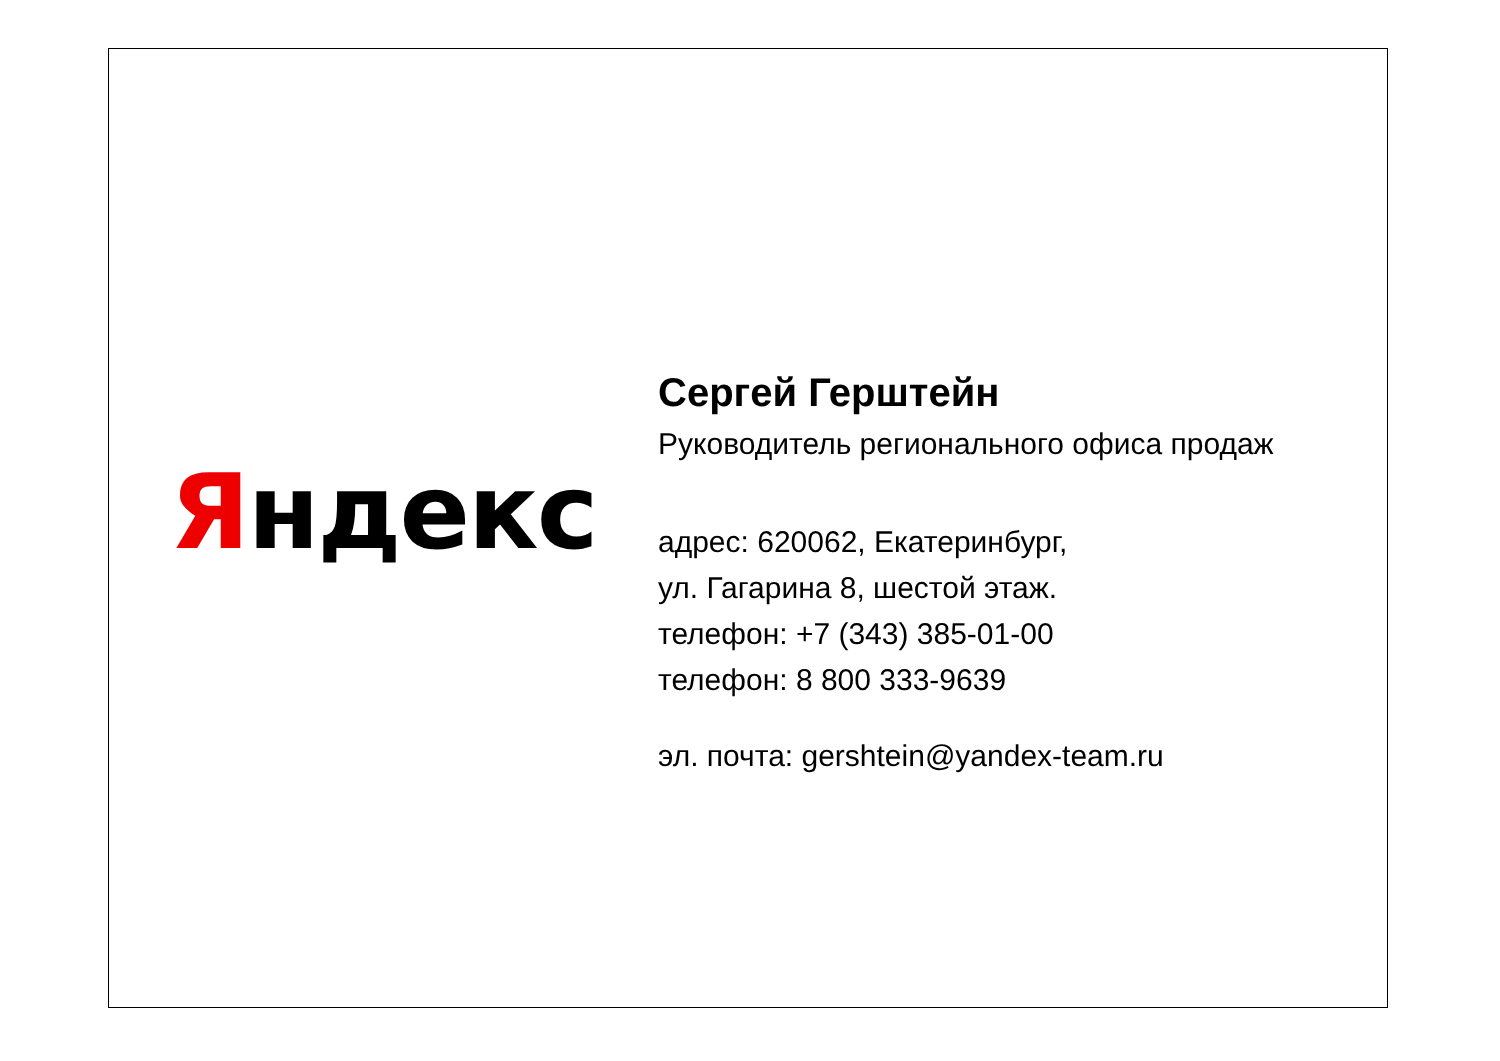Яндекс
Сергей Герштейн
Руководитель регионального офиса продаж
адрес: 620062, Екатеринбург,
ул. Гагарина 8, шестой этаж.
телефон: +7 (343) 385-01-00
телефон: 8 800 333-9639
эл. почта: gershtein@yandex-team.ru